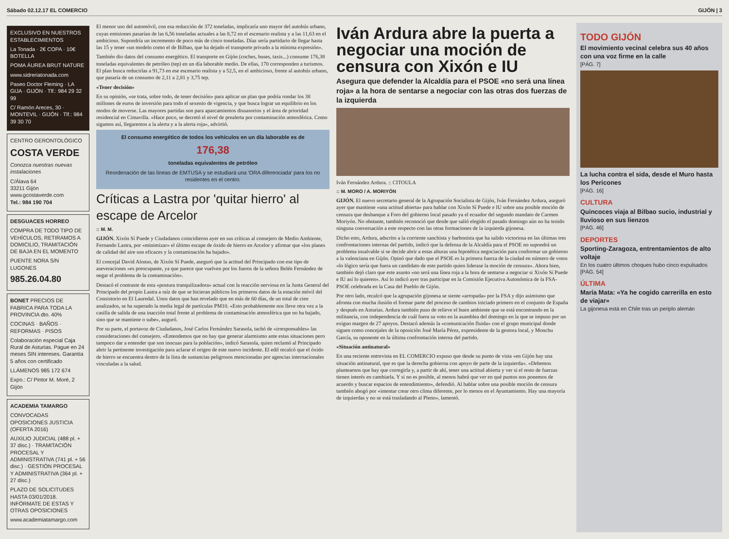Sábado 02.12.17 EL COMERCIO GIJÓN | 3
EXCLUSIVO EN NUESTROS ESTABLECIMIENTOS
La Tonada · 2€ COPA · 10€ BOTELLA
POMA ÁUREA BRUT NATURE
www.sidreriatonada.com
Paseo Doctor Fleming · LA GIJA · GIJÓN · Tlf.: 984 29 32 99
C/ Ramón Areces, 30 · MONTEVIL · GIJÓN · Tlf.: 984 39 30 70
CENTRO GERONTOLÓGICO
COSTA VERDE
Conozca nuestras nuevas instalaciones
C/Álava 64
33211 Gijón
www.gcostaverde.com
Tel.: 984 190 704
DESGUACES HORREO
COMPRA DE TODO TIPO DE VEHÍCULOS, RETIRAMOS A DOMICILIO, TRAMITACIÓN DE BAJA EN EL MOMENTO
PUENTE NORA S/N LUGONES
985.26.04.80
BONET PRECIOS DE FABRICA PARA TODA LA PROVINCIA dto. 40%
COCINAS · BAÑOS · REFORMAS · PISOS
Colaboración especial Caja Rural de Asturias. Pague en 24 meses SIN intereses. Garantía 5 años con certificado
LLÁMENOS 985 172 674
Expo.: C/ Pintor M. Moré, 2 Gijón
ACADEMIA TAMARGO
CONVOCADAS OPOSICIONES JUSTICIA (OFERTA 2016)
AUXILIO JUDICIAL (488 pl. + 37 disc.) · TRAMITACIÓN PROCESAL Y ADMINISTRATIVA (741 pl. + 56 disc.) · GESTIÓN PROCESAL Y ADMINISTRATIVA (364 pl. + 27 disc.)
PLAZO DE SOLICITUDES HASTA 03/01/2018. INFÓRMATE DE ESTAS Y OTRAS OPOSICIONES
www.academiatamargo.com
El menor uso del automóvil, con esa reducción de 372 toneladas, implicaría uno mayor del autobús urbano, cuyas emisiones pasarían de las 6,56 toneladas actuales a las 8,72 en el escenario realista y a las 11,63 en el ambicioso. Supondría un incremento de poco más de cinco toneladas. Díaz sería partidario de llegar hasta las 15 y tener «un modelo como el de Bilbao, que ha dejado el transporte privado a la mínima expresión».
También dio datos del consumo energético. El transporte en Gijón (coches, buses, taxis...) consume 176,38 toneladas equivalentes de petróleo (tep) en un día laborable medio. De ellas, 170 corresponden a turismos. El plan busca reducirlas a 91,73 en ese escenario realista y a 52,5, en el ambicioso, frente al autobús urbano, que pasaría de un consumo de 2,11 a 2,81 y 3,75 tep.
«Tener decisión»
En su opinión, «se trata, sobre todo, de tener decisión» para aplicar un plan que podría rondar los 38 millones de euros de inversión para todo el sexenio de vigencia, y que busca lograr un equilibrio en los modos de moverse. Las mayores partidas son para aparcamientos disuasorios y el área de prioridad residencial en Cimavilla. «Hace poco, se decretó el nivel de prealerta por contaminación atmosférica. Como sigamos así, llegaremos a la alerta y a la alerta roja», advirtió.
El consumo energético de todos los vehículos en un día laborable es de
176,38
toneladas equivalentes de petróleo
Reordenación de las líneas de EMTUSA y se estudiará una 'ORA diferenciada' para los no residentes en el centro.
Críticas a Lastra por 'quitar hierro' al escape de Arcelor
:: M. M.
GIJÓN. Xixón Sí Puede y Ciudadanos coincidieron ayer en sus críticas al consejero de Medio Ambiente, Fernando Lastra, por «minimizar» el último escape de óxido de hierro en Arcelor y afirmar que «los planes de calidad del aire son eficaces y la contaminación ha bajado».
El concejal David Alonso, de Xixón Sí Puede, aseguró que la actitud del Principado con ese tipo de aseveraciones «es preocupante, ya que parece que vuelven por los fueros de la señora Belén Fernández de negar el problema de la contaminación».
Destacó el contraste de esta «postura tranquilizadora» actual con la reacción nerviosa en la Junta General del Principado del propio Lastra a raíz de que se hicieran públicos los primeros datos de la estación móvil del Consistorio en El Lauredal. Unos datos que han revelado que en más de 60 días, de un total de cien analizados, se ha superado la media legal de partículas PM10. «Esto probablemente nos lleve otra vez a la casilla de salida de una inacción total frente al problema de contaminación atmosférica que no ha bajado, sino que se mantiene o sube», auguró.
Por su parte, el portavoz de Ciudadanos, José Carlos Fernández Sarasola, tachó de «irresponsables» las consideraciones del consejero. «Entendemos que no hay que generar alarmismo ante estas situaciones pero tampoco dar a entender que son inocuas para la población», indicó Sarasola, quien reclamó al Principado abrir la pertinente investigación para aclarar el origen de este nuevo incidente. El edil recalcó que el óxido de hierro se encuentra dentro de la lista de sustancias peligrosos mencionadas por agencias internacionales vinculadas a la salud.
Iván Ardura abre la puerta a negociar una moción de censura con Xixón e IU
Asegura que defender la Alcaldía para el PSOE «no será una línea roja» a la hora de sentarse a negociar con las otras dos fuerzas de la izquierda
Iván Fernández Ardura. :: CITOULA
:: M. MORO / A. MORIYÓN
GIJÓN. El nuevo secretario general de la Agrupación Socialista de Gijón, Iván Fernández Ardura, aseguró ayer que mantiene «una actitud abierta» para hablar con Xixón Sí Puede e IU sobre una posible moción de censura que desbanque a Foro del gobierno local pasado ya el ecuador del segundo mandato de Carmen Moriyón. No obstante, también reconoció que desde que salió elegido el pasado domingo aún no ha tenido ninguna conversación a este respecto con las otras formaciones de la izquierda gijonesa.
Dicho esto, Ardura, adscrito a la corriente sanchista y barbonista que ha salido victoriosa en las últimas tres confrontaciones internas del partido, indicó que la defensa de la Alcaldía para el PSOE no supondrá un problema insalvable si se decide abrir a estas alturas una hipotética negociación para conformar un gobierno a la valenciana en Gijón. Opinó que dado que el PSOE es la primera fuerza de la ciudad en número de votos «lo lógico sería que fuera un candidato de este partido quien liderase la moción de censura». Ahora bien, también dejó claro que este asunto «no será una línea roja a la hora de sentarse a negociar si Xixón Sí Puede e IU así lo quieren». Así lo indicó ayer tras participar en la Comisión Ejecutiva Autonómica de la FSA-PSOE celebrada en la Casa del Pueblo de Gijón.
Por otro lado, recalcó que la agrupación gijonesa se siente «arropada» por la FSA y dijo asimismo que afronta con mucha ilusión el formar parte del proceso de cambios iniciado primero en el conjunto de España y después en Asturias. Ardura también puso de relieve el buen ambiente que se está encontrando en la militancia, con independencia de cuál fuera su voto en la asamblea del domingo en la que se impuso por un exiguo margen de 27 apoyos. Destacó además la «comunicación fluida» con el grupo municipal donde siguen como concejales de la oposición José María Pérez, expresidente de la gestora local, y Monchu García, su oponente en la última confrontación interna del partido.
«Situación antinatural»
En una reciente entrevista en EL COMERCIO expuso que desde su punto de vista «en Gijón hay una situación antinatural, que es que la derecha gobierna con apoyo de parte de la izquierda». «Debemos plantearnos que hay que corregirla y, a partir de ahí, tener una actitud abierta y ver si el resto de fuerzas tienen interés en cambiarla. Y si no es posible, al menos habrá que ver en qué puntos nos ponemos de acuerdo y buscar espacios de entendimiento», defendió. Al hablar sobre una posible moción de censura también abogó por «intentar crear otro clima diferente, por lo menos en el Ayuntamiento. Hay una mayoría de izquierdas y no se está trasladando al Pleno», lamentó.
TODO GIJÓN
El movimiento vecinal celebra sus 40 años con una voz firme en la calle
[PÁG. 7]
La lucha contra el sida, desde el Muro hasta los Pericones
[PÁG. 16]
CULTURA
Quincoces viaja al Bilbao sucio, industrial y lluvioso en sus lienzos
[PÁG. 46]
DEPORTES
Sporting-Zaragoza, entrentamientos de alto voltaje
En los cuatro últimos choques hubo cinco expulsados [PÁG. 54]
ÚLTIMA
María Mata: «Ya he cogido carrerilla en esto de viajar»
La gijonesa está en Chile tras un periplo alemán